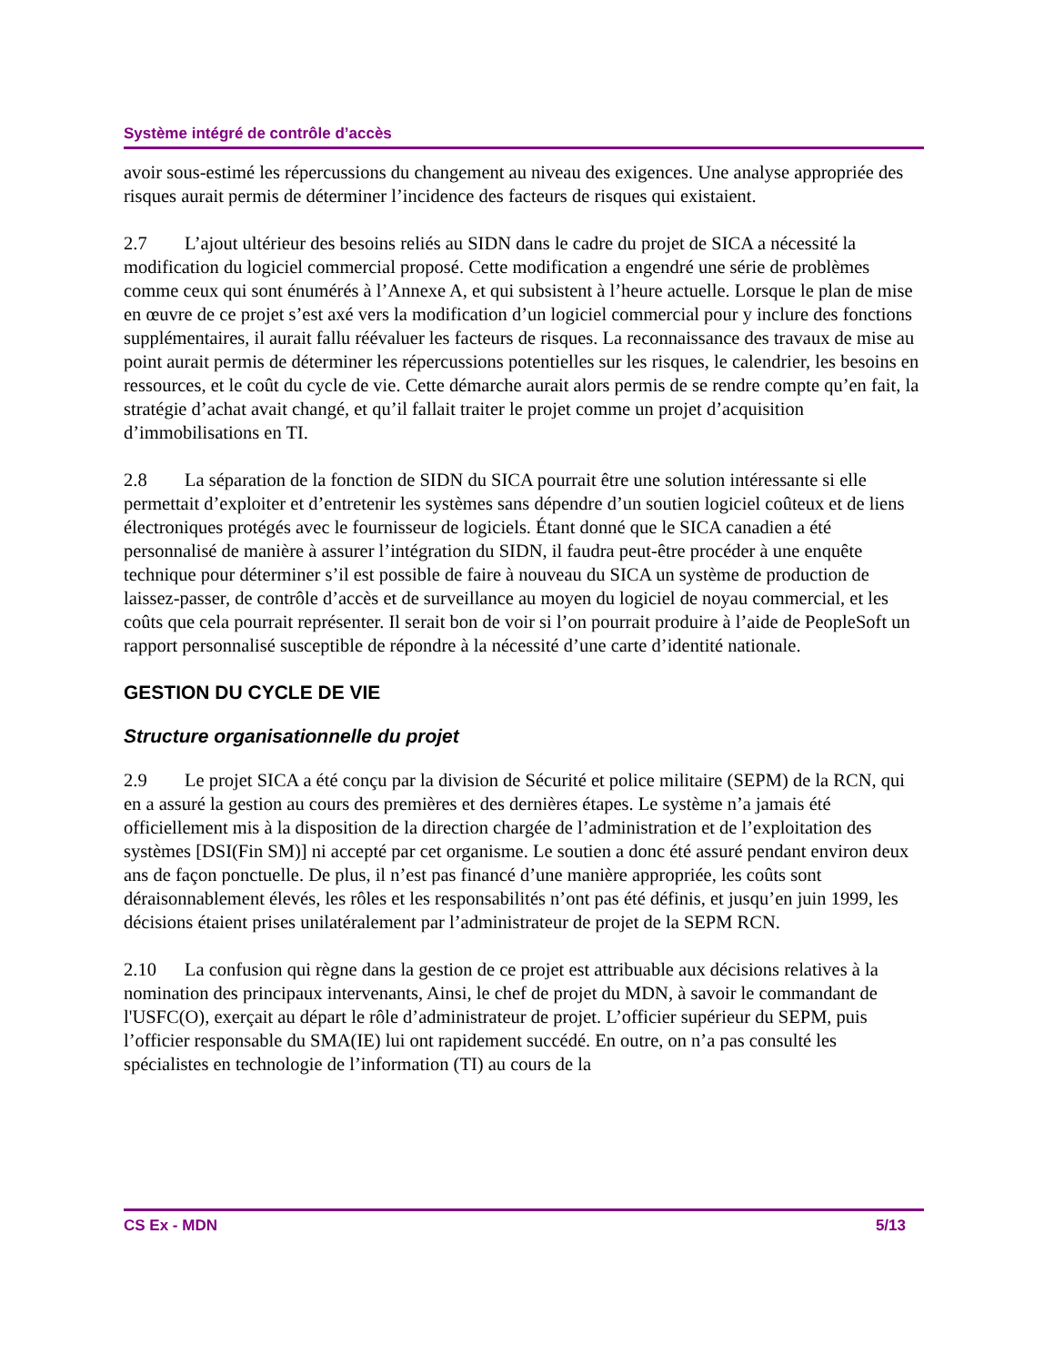Système intégré de contrôle d’accès
avoir sous-estimé les répercussions du changement au niveau des exigences. Une analyse appropriée des risques aurait permis de déterminer l’incidence des facteurs de risques qui existaient.
2.7 L’ajout ultérieur des besoins reliés au SIDN dans le cadre du projet de SICA a nécessité la modification du logiciel commercial proposé. Cette modification a engendré une série de problèmes comme ceux qui sont énumérés à l’Annexe A, et qui subsistent à l’heure actuelle. Lorsque le plan de mise en œuvre de ce projet s’est axé vers la modification d’un logiciel commercial pour y inclure des fonctions supplémentaires, il aurait fallu réévaluer les facteurs de risques. La reconnaissance des travaux de mise au point aurait permis de déterminer les répercussions potentielles sur les risques, le calendrier, les besoins en ressources, et le coût du cycle de vie. Cette démarche aurait alors permis de se rendre compte qu’en fait, la stratégie d’achat avait changé, et qu’il fallait traiter le projet comme un projet d’acquisition d’immobilisations en TI.
2.8 La séparation de la fonction de SIDN du SICA pourrait être une solution intéressante si elle permettait d’exploiter et d’entretenir les systèmes sans dépendre d’un soutien logiciel coûteux et de liens électroniques protégés avec le fournisseur de logiciels. Étant donné que le SICA canadien a été personnalisé de manière à assurer l’intégration du SIDN, il faudra peut-être procéder à une enquête technique pour déterminer s’il est possible de faire à nouveau du SICA un système de production de laissez-passer, de contrôle d’accès et de surveillance au moyen du logiciel de noyau commercial, et les coûts que cela pourrait représenter. Il serait bon de voir si l’on pourrait produire à l’aide de PeopleSoft un rapport personnalisé susceptible de répondre à la nécessité d’une carte d’identité nationale.
GESTION DU CYCLE DE VIE
Structure organisationnelle du projet
2.9 Le projet SICA a été conçu par la division de Sécurité et police militaire (SEPM) de la RCN, qui en a assuré la gestion au cours des premières et des dernières étapes. Le système n’a jamais été officiellement mis à la disposition de la direction chargée de l’administration et de l’exploitation des systèmes [DSI(Fin SM)] ni accepté par cet organisme. Le soutien a donc été assuré pendant environ deux ans de façon ponctuelle. De plus, il n’est pas financé d’une manière appropriée, les coûts sont déraisonnablement élevés, les rôles et les responsabilités n’ont pas été définis, et jusqu’en juin 1999, les décisions étaient prises unilatéralement par l’administrateur de projet de la SEPM RCN.
2.10 La confusion qui règne dans la gestion de ce projet est attribuable aux décisions relatives à la nomination des principaux intervenants, Ainsi, le chef de projet du MDN, à savoir le commandant de l'USFC(O), exerçait au départ le rôle d’administrateur de projet. L’officier supérieur du SEPM, puis l’officier responsable du SMA(IE) lui ont rapidement succédé. En outre, on n’a pas consulté les spécialistes en technologie de l’information (TI) au cours de la
CS Ex - MDN 5/13